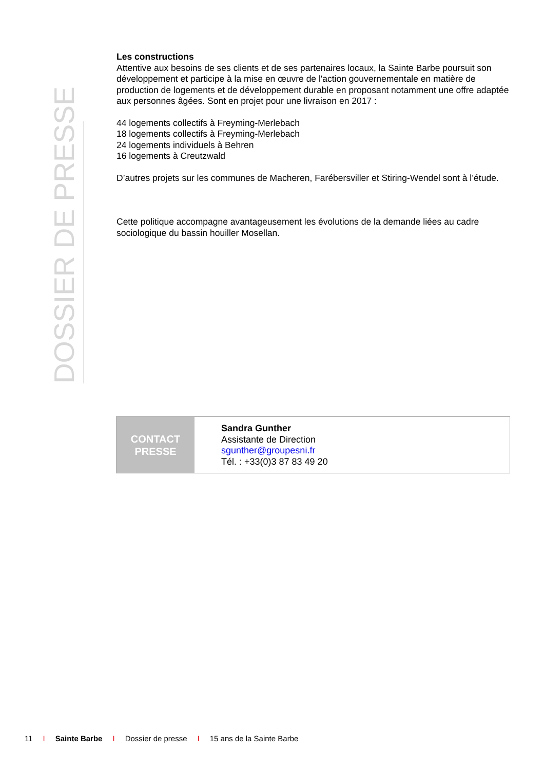DOSSIER DE PRESSE
Les constructions
Attentive aux besoins de ses clients et de ses partenaires locaux, la Sainte Barbe poursuit son développement et participe à la mise en œuvre de l'action gouvernementale en matière de production de logements et de développement durable en proposant notamment une offre adaptée aux personnes âgées. Sont en projet pour une livraison en 2017 :
44 logements collectifs à Freyming-Merlebach
18 logements collectifs à Freyming-Merlebach
24 logements individuels à Behren
16 logements à Creutzwald
D’autres projets sur les communes de Macheren, Farébersviller et Stiring-Wendel sont à l’étude.
Cette politique accompagne avantageusement les évolutions de la demande liées au cadre sociologique du bassin houiller Mosellan.
CONTACT
PRESSE
Sandra Gunther
Assistante de Direction
sgunther@groupesni.fr
Tél. : +33(0)3 87 83 49 20
11 I Sainte Barbe I Dossier de presse I 15 ans de la Sainte Barbe